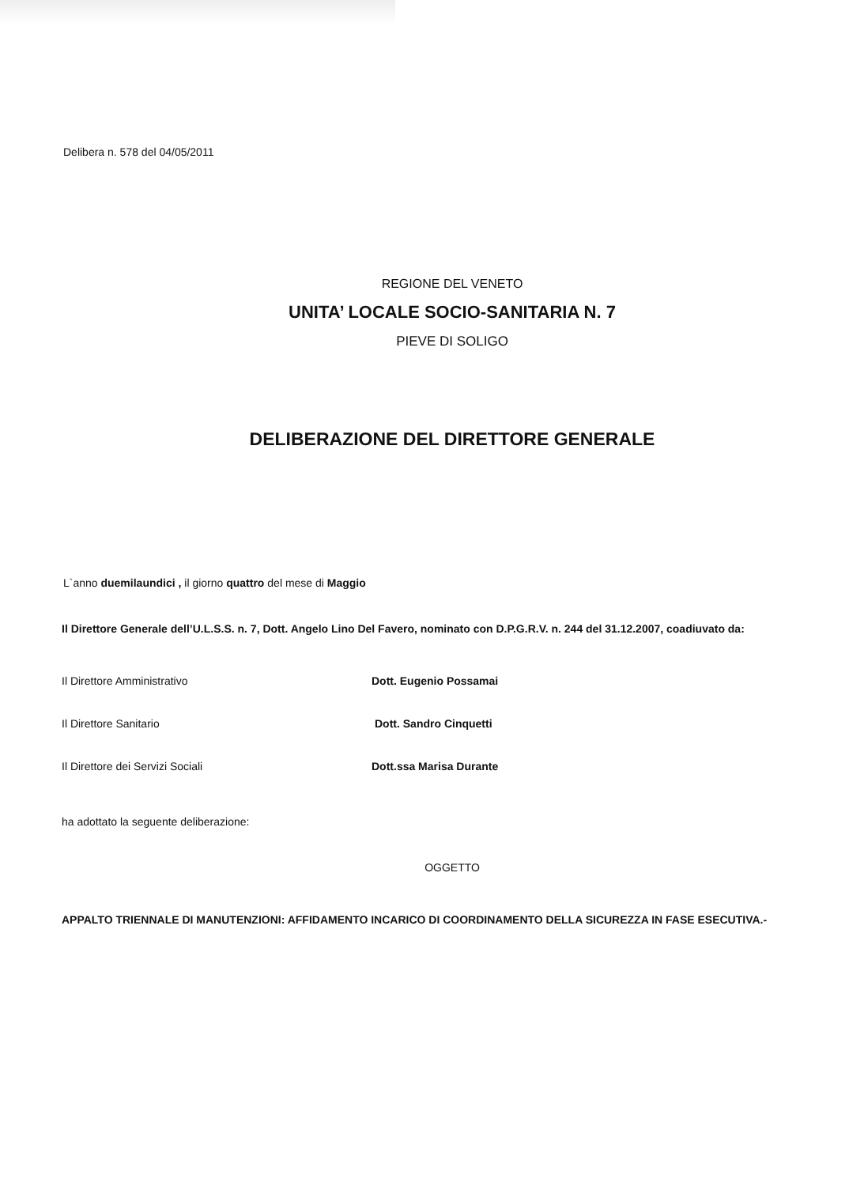Delibera n. 578 del 04/05/2011
REGIONE DEL VENETO
UNITA’ LOCALE SOCIO-SANITARIA N. 7
PIEVE DI SOLIGO
DELIBERAZIONE DEL DIRETTORE GENERALE
L`anno duemilaundici , il giorno quattro del mese di Maggio
Il Direttore Generale dell’U.L.S.S. n. 7, Dott. Angelo Lino Del Favero, nominato con D.P.G.R.V. n. 244 del 31.12.2007, coadiuvato da:
Il Direttore Amministrativo Dott. Eugenio Possamai
Il Direttore Sanitario Dott. Sandro Cinquetti
Il Direttore dei Servizi Sociali Dott.ssa Marisa Durante
ha adottato la seguente deliberazione:
OGGETTO
APPALTO TRIENNALE DI MANUTENZIONI: AFFIDAMENTO INCARICO DI COORDINAMENTO DELLA SICUREZZA IN FASE ESECUTIVA.-